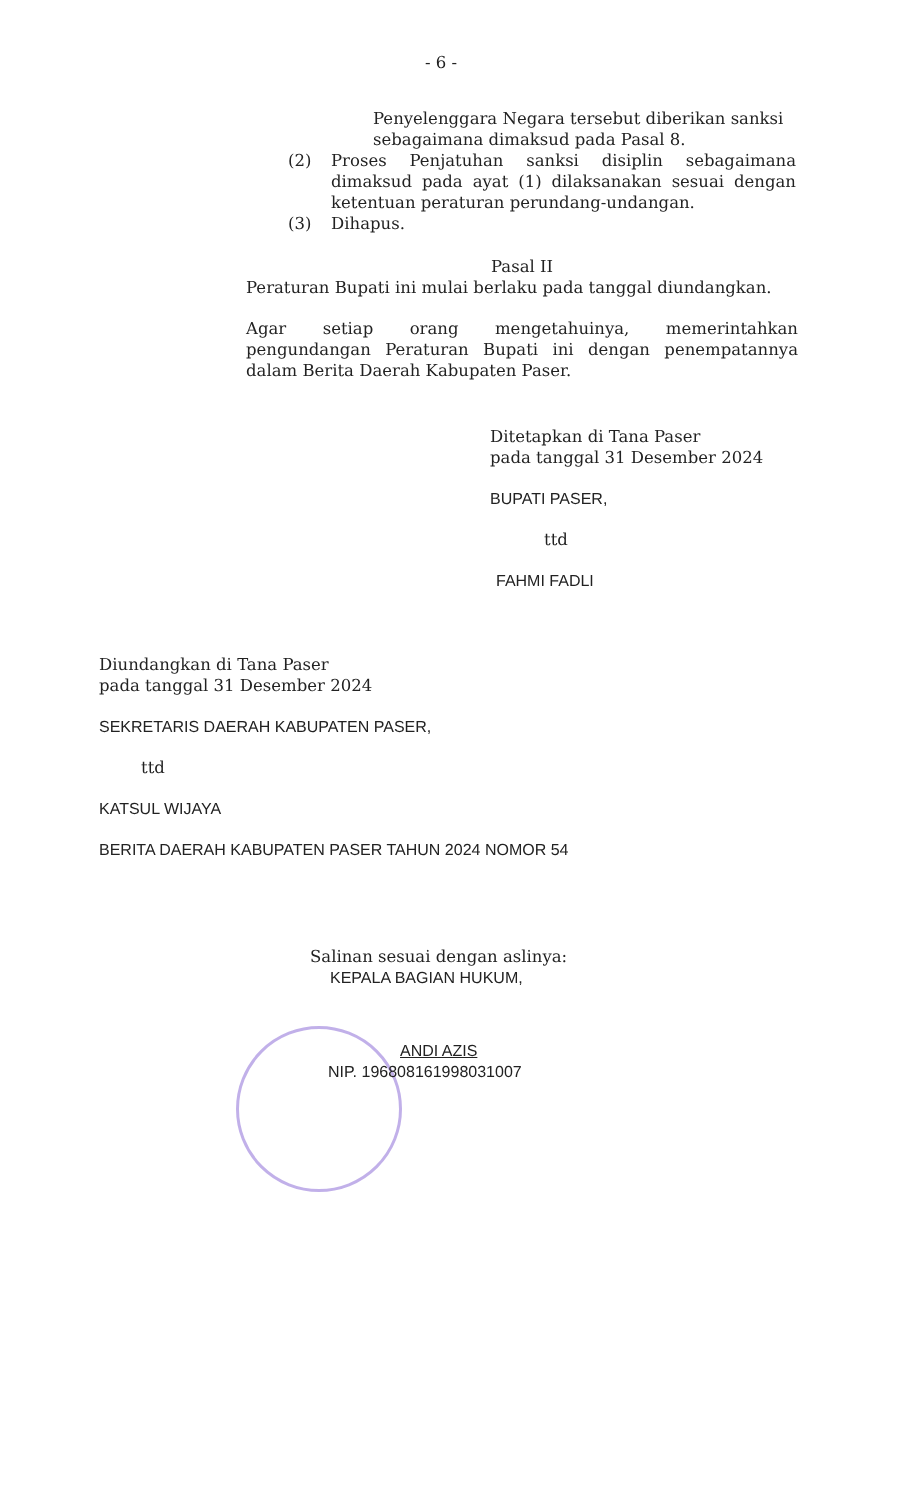- 6 -
Penyelenggara Negara tersebut diberikan sanksi sebagaimana dimaksud pada Pasal 8.
(2) Proses Penjatuhan sanksi disiplin sebagaimana dimaksud pada ayat (1) dilaksanakan sesuai dengan ketentuan peraturan perundang-undangan.
(3) Dihapus.
Pasal II
Peraturan Bupati ini mulai berlaku pada tanggal diundangkan.
Agar setiap orang mengetahuinya, memerintahkan pengundangan Peraturan Bupati ini dengan penempatannya dalam Berita Daerah Kabupaten Paser.
Ditetapkan di Tana Paser
pada tanggal 31 Desember 2024
BUPATI PASER,
ttd
FAHMI FADLI
Diundangkan di Tana Paser
pada tanggal 31 Desember 2024
SEKRETARIS DAERAH KABUPATEN PASER,
ttd
KATSUL WIJAYA
BERITA DAERAH KABUPATEN PASER TAHUN 2024 NOMOR 54
Salinan sesuai dengan aslinya:
KEPALA BAGIAN HUKUM,
ANDI AZIS
NIP. 196808161998031007